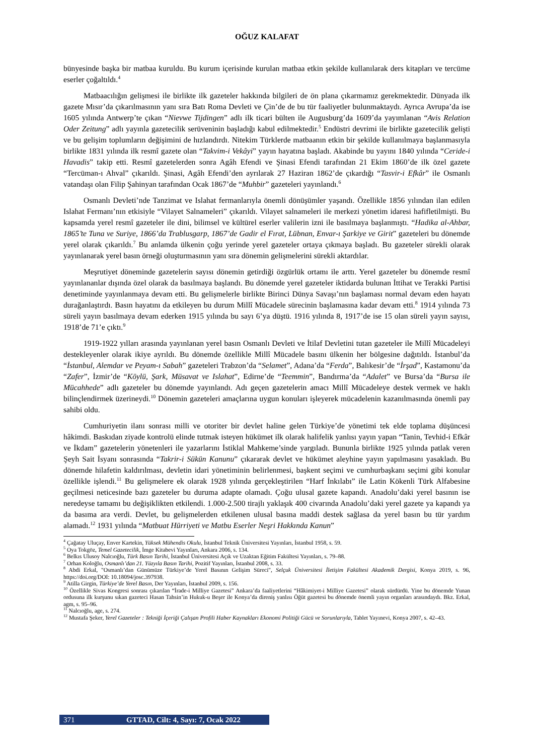OĞUZ KALAFAT
bünyesinde başka bir matbaa kuruldu. Bu kurum içerisinde kurulan matbaa etkin şekilde kullanılarak ders kitapları ve tercüme eserler çoğaltıldı.<sup>4</sup>
Matbaacılığın gelişmesi ile birlikte ilk gazeteler hakkında bilgileri de ön plana çıkarmamız gerekmektedir. Dünyada ilk gazete Mısır’da çıkarılmasının yanı sıra Batı Roma Devleti ve Çin’de de bu tür faaliyetler bulunmaktaydı. Ayrıca Avrupa’da ise 1605 yılında Antwerp’te çıkan “Nievwe Tijdingen” adlı ilk ticari bülten ile Augusburg’da 1609’da yayımlanan “Avis Relation Oder Zeitung” adlı yayınla gazetecilik serüveninin başladığı kabul edilmektedir.<sup>5</sup> Endüstri devrimi ile birlikte gazetecilik gelişti ve bu gelişim toplumların değişimini de hızlandırdı. Nitekim Türklerde matbaanın etkin bir şekilde kullanılmaya başlanmasıyla birlikte 1831 yılında ilk resmî gazete olan “Takvim-i Vekâyi” yayın hayatına başladı. Akabinde bu yayını 1840 yılında “Ceride-i Havadis” takip etti. Resmî gazetelerden sonra Agâh Efendi ve Şinasi Efendi tarafından 21 Ekim 1860’de ilk özel gazete “Tercüman-ı Ahval” çıkarıldı. Şinasi, Agâh Efendi’den ayrılarak 27 Haziran 1862’de çıkardığı “Tasvir-i Efkâr” ile Osmanlı vatandaşı olan Filip Şahinyan tarafından Ocak 1867’de “Muhbir” gazeteleri yayınlandı.<sup>6</sup>
Osmanlı Devleti’nde Tanzimat ve Islahat fermanlarıyla önemli dönüşümler yaşandı. Özellikle 1856 yılından ilan edilen Islahat Fermanı’nın etkisiyle “Vilayet Salnameleri” çıkarıldı. Vilayet salnameleri ile merkezi yönetim idaresi hafifletilmişti. Bu kapsamda yerel resmî gazeteler ile dini, bilimsel ve kültürel eserler valilerin izni ile basılmaya başlanmıştı. “Hadika al-Ahbar, 1865’te Tuna ve Suriye, 1866’da Trablusgarp, 1867’de Gadir el Fırat, Lübnan, Envar-ı Şarkiye ve Girit” gazeteleri bu dönemde yerel olarak çıkarıldı.<sup>7</sup> Bu anlamda ülkenin çoğu yerinde yerel gazeteler ortaya çıkmaya başladı. Bu gazeteler sürekli olarak yayınlanarak yerel basın örneği oluşturmasının yanı sıra dönemin gelişmelerini sürekli aktardılar.
Meşrutiyet döneminde gazetelerin sayısı dönemin getirdiği özgürlük ortamı ile arttı. Yerel gazeteler bu dönemde resmî yayınlananlar dışında özel olarak da basılmaya başlandı. Bu dönemde yerel gazeteler iktidarda bulunan İttihat ve Terakki Partisi denetiminde yayınlanmaya devam etti. Bu gelişmelerle birlikte Birinci Dünya Savaşı’nın başlaması normal devam eden hayatı durağanlaştırdı. Basın hayatını da etkileyen bu durum Millî Mücadele sürecinin başlamasına kadar devam etti.<sup>8</sup> 1914 yılında 73 süreli yayın basılmaya devam ederken 1915 yılında bu sayı 6’ya düştü. 1916 yılında 8, 1917’de ise 15 olan süreli yayın sayısı, 1918’de 71’e çıktı.<sup>9</sup>
1919-1922 yılları arasında yayınlanan yerel basın Osmanlı Devleti ve İtilaf Devletini tutan gazeteler ile Millî Mücadeleyi destekleyenler olarak ikiye ayrıldı. Bu dönemde özellikle Millî Mücadele basını ülkenin her bölgesine dağıtıldı. İstanbul’da “İstanbul, Alemdar ve Peyam-ı Sabah” gazeteleri Trabzon’da “Selamet”, Adana’da “Ferda”, Balıkesir’de “İrşad”, Kastamonu’da “Zafer”, İzmir’de “Köylü, Şark, Müsavat ve Islahat”, Edirne’de “Teemmin”, Bandırma’da “Adalet” ve Bursa’da “Bursa ile Mücahhede” adlı gazeteler bu dönemde yayınlandı. Adı geçen gazetelerin amacı Millî Mücadeleye destek vermek ve haklı bilinçlendirmek üzerineydi.<sup>10</sup> Dönemin gazeteleri amaçlarına uygun konuları işleyerek mücadelenin kazanılmasında önemli pay sahibi oldu.
Cumhuriyetin ilanı sonrası milli ve otoriter bir devlet haline gelen Türkiye’de yönetimi tek elde toplama düşüncesi hâkimdi. Baskıdan ziyade kontrolü elinde tutmak isteyen hükümet ilk olarak halifelik yanlısı yayın yapan “Tanin, Tevhid-i Efkâr ve İkdam” gazetelerin yönetenleri ile yazarlarını İstiklal Mahkeme’sinde yargıladı. Bununla birlikte 1925 yılında patlak veren Şeyh Sait İsyanı sonrasında “Takrir-i Sükün Kanunu” çıkararak devlet ve hükümet aleyhine yayın yapılmasını yasakladı. Bu dönemde hilafetin kaldırılması, devletin idari yönetiminin belirlenmesi, başkent seçimi ve cumhurbaşkanı seçimi gibi konular özellikle işlendi.<sup>11</sup> Bu gelişmelere ek olarak 1928 yılında gerçekleştirilen “Harf İnkılabı” ile Latin Kökenli Türk Alfabesine geçilmesi neticesinde bazı gazeteler bu duruma adapte olamadı. Çoğu ulusal gazete kapandı. Anadolu’daki yerel basının ise neredeyse tamamı bu değişiklikten etkilendi. 1.000-2.500 tirajlı yaklaşık 400 civarında Anadolu’daki yerel gazete ya kapandı ya da basıma ara verdi. Devlet, bu gelişmelerden etkilenen ulusal basına maddi destek sağlasa da yerel basın bu tür yardım alamadı.<sup>12</sup> 1931 yılında “Matbuat Hürriyeti ve Matbu Eserler Neşri Hakkında Kanun”
<sup>4</sup> Çağatay Uluçay, Enver Kartekin, Yüksek Mühendis Okulu, İstanbul Teknik Üniversitesi Yayınları, İstanbul 1958, s. 59.
<sup>5</sup> Oya Tokgöz, Temel Gazetecilik, İmge Kitabevi Yayınları, Ankara 2006, s. 134.
<sup>6</sup> Belkıs Ulusoy Nalcıoğlu, Türk Basın Tarihi, İstanbul Üniversitesi Açık ve Uzaktan Eğitim Fakültesi Yayınları, s. 79–88.
<sup>7</sup> Orhan Koloğlu, Osmanlı’dan 21. Yüzyıla Basın Tarihi, Pozitif Yayınları, İstanbul 2008, s. 33.
<sup>8</sup> Abdi Erkal, "Osmanlı’dan Günümüze Türkiye’de Yerel Basının Gelişim Süreci", Selçuk Üniversitesi İletişim Fakültesi Akademik Dergisi, Konya 2019, s. 96, https://doi.org/DOI: 10.18094/josc.397938.
<sup>9</sup> Atilla Girgin, Türkiye’de Yerel Basın, Der Yayınları, İstanbul 2009, s. 156.
<sup>10</sup> Özellikle Sivas Kongresi sonrası çıkarılan “İrade-i Milliye Gazetesi” Ankara’da faaliyetlerini “Hâkimiyet-i Milliye Gazetesi” olarak sürdürdü. Yine bu dönemde Yunan ordusuna ilk kurşunu sıkan gazeteci Hasan Tahsin’in Hukuk-u Beşer ile Konya’da direniş yanlısı Öğüt gazetesi bu dönemde önemli yayın organları arasındaydı. Bkz. Erkal, agm, s. 95–96.
<sup>11</sup> Nalcıoğlu, age, s. 274.
<sup>12</sup> Mustafa Şeker, Yerel Gazeteler : Tekniği İçeriği Çalışan Profili Haber Kaynakları Ekonomi Politiği Gücü ve Sorunlarıyla, Tablet Yayınevi, Konya 2007, s. 42–43.
371 GTTAD, Cilt: 4, Sayı: 7, Ocak 2022